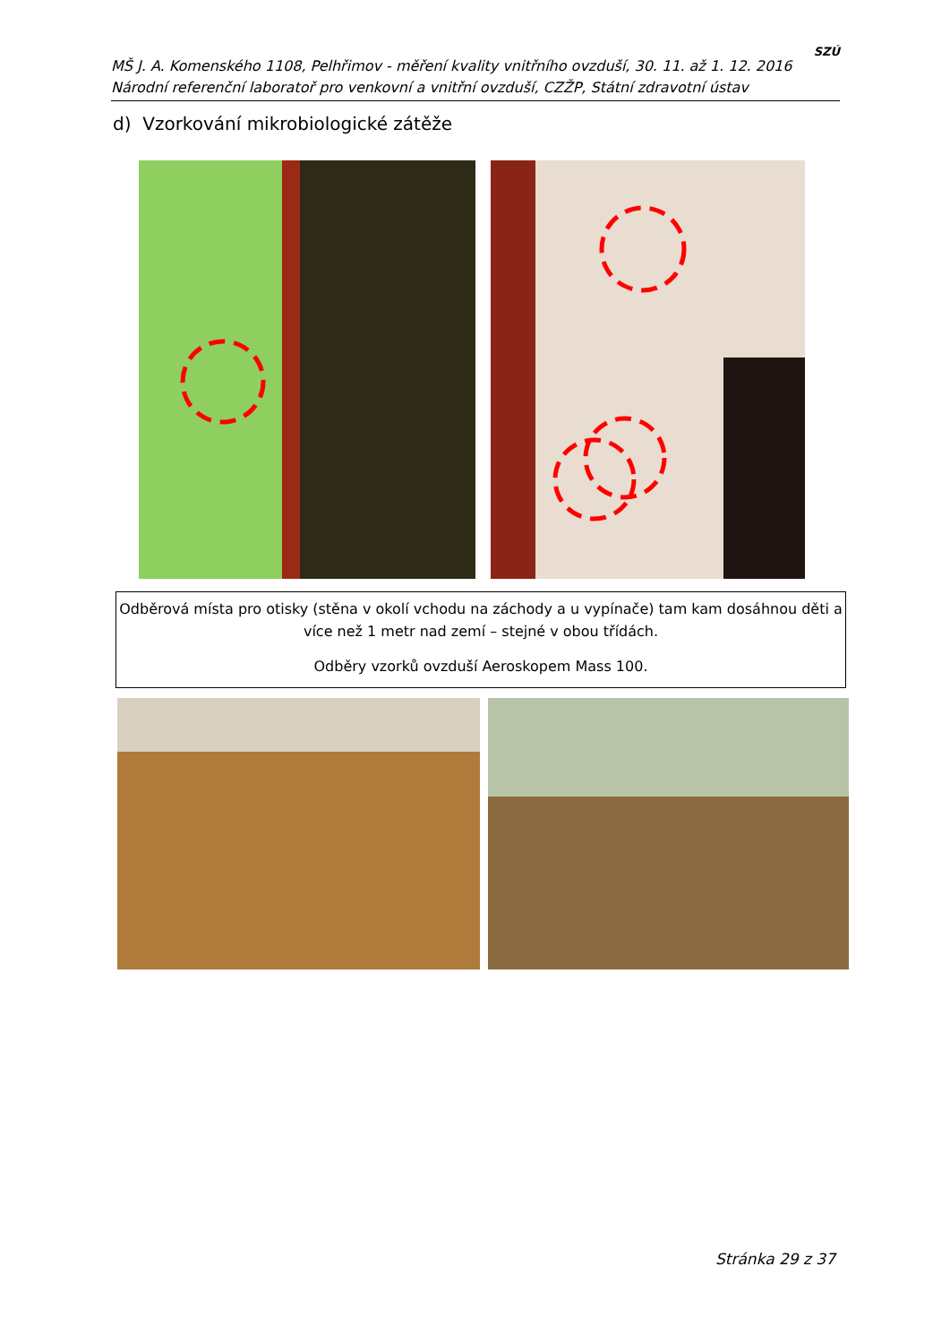MŠ J. A. Komenského 1108, Pelhřimov - měření kvality vnitřního ovzduší, 30. 11. až 1. 12. 2016
Národní referenční laboratoř pro venkovní a vnitřní ovzduší, CZŽP, Státní zdravotní ústav
SZÚ
d) Vzorkování mikrobiologické zátěže
Odběrová místa pro otisky (stěna v okolí vchodu na záchody a u vypínače) tam kam dosáhnou děti a více než 1 metr nad zemí – stejné v obou třídách.
Odběry vzorků ovzduší Aeroskopem Mass 100.
Stránka 29 z 37